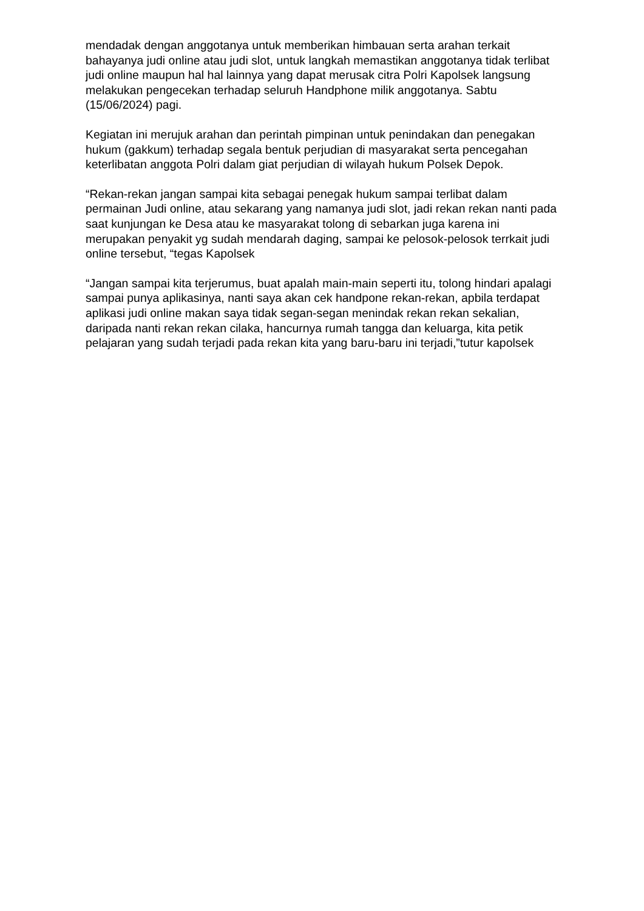mendadak dengan anggotanya untuk memberikan himbauan serta arahan terkait bahayanya judi online atau judi slot, untuk langkah memastikan anggotanya tidak terlibat judi online maupun hal hal lainnya yang dapat merusak citra Polri Kapolsek langsung melakukan pengecekan terhadap seluruh Handphone milik anggotanya. Sabtu (15/06/2024) pagi.
Kegiatan ini merujuk arahan dan perintah pimpinan untuk penindakan dan penegakan hukum (gakkum) terhadap segala bentuk perjudian di masyarakat serta pencegahan keterlibatan anggota Polri dalam giat perjudian di wilayah hukum Polsek Depok.
“Rekan-rekan jangan sampai kita sebagai penegak hukum sampai terlibat dalam permainan Judi online, atau sekarang yang namanya judi slot, jadi rekan rekan nanti pada saat kunjungan ke Desa atau ke masyarakat tolong di sebarkan juga karena ini merupakan penyakit yg sudah mendarah daging, sampai ke pelosok-pelosok terrkait judi online tersebut, “tegas Kapolsek
“Jangan sampai kita terjerumus, buat apalah main-main seperti itu, tolong hindari apalagi sampai punya aplikasinya, nanti saya akan cek handpone rekan-rekan, apbila terdapat aplikasi judi online makan saya tidak segan-segan menindak rekan rekan sekalian, daripada nanti rekan rekan cilaka, hancurnya rumah tangga dan keluarga, kita petik pelajaran yang sudah terjadi pada rekan kita yang baru-baru ini terjadi,”tutur kapolsek